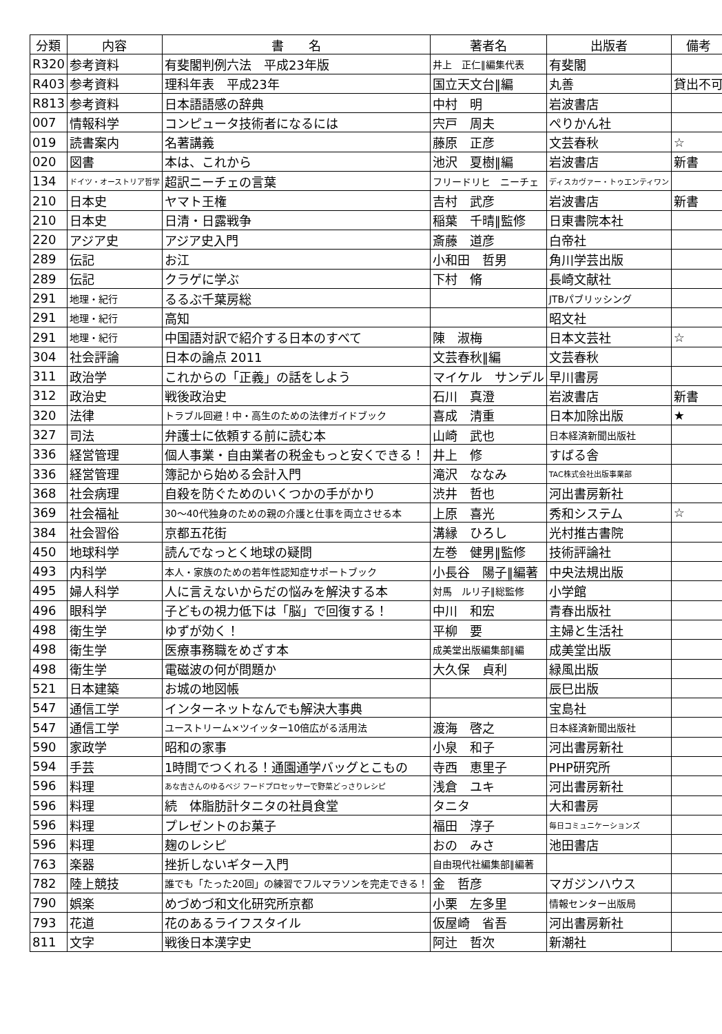| 分類 | 内容 | 書 名 | 著者名 | 出版者 | 備考 |
| --- | --- | --- | --- | --- | --- |
| R320 | 参考資料 | 有斐閣判例六法 平成23年版 | 井上 正仁‖編集代表 | 有斐閣 | |
| R403 | 参考資料 | 理科年表 平成23年 | 国立天文台‖編 | 丸善 | 貸出不可 |
| R813 | 参考資料 | 日本語語感の辞典 | 中村 明 | 岩波書店 | |
| 007 | 情報科学 | コンピュータ技術者になるには | 宍戸 周夫 | ぺりかん社 | |
| 019 | 読書案内 | 名著講義 | 藤原 正彦 | 文芸春秋 | ☆ |
| 020 | 図書 | 本は、これから | 池沢 夏樹‖編 | 岩波書店 | 新書 |
| 134 | ドイツ・オーストリア哲学 | 超訳ニーチェの言葉 | フリードリヒ ニーチェ | ディスカヴァー・トゥエンティワン | |
| 210 | 日本史 | ヤマト王権 | 吉村 武彦 | 岩波書店 | 新書 |
| 210 | 日本史 | 日清・日露戦争 | 稲葉 千晴‖監修 | 日東書院本社 | |
| 220 | アジア史 | アジア史入門 | 斎藤 道彦 | 白帝社 | |
| 289 | 伝記 | お江 | 小和田 哲男 | 角川学芸出版 | |
| 289 | 伝記 | クラゲに学ぶ | 下村 脩 | 長崎文献社 | |
| 291 | 地理・紀行 | るるぶ千葉房総 | | JTBパブリッシング | |
| 291 | 地理・紀行 | 高知 | | 昭文社 | |
| 291 | 地理・紀行 | 中国語対訳で紹介する日本のすべて | 陳 淑梅 | 日本文芸社 | ☆ |
| 304 | 社会評論 | 日本の論点 2011 | 文芸春秋‖編 | 文芸春秋 | |
| 311 | 政治学 | これからの「正義」の話をしよう | マイケル サンデル | 早川書房 | |
| 312 | 政治史 | 戦後政治史 | 石川 真澄 | 岩波書店 | 新書 |
| 320 | 法律 | トラブル回避！中・高生のための法律ガイドブック | 喜成 清重 | 日本加除出版 | ★ |
| 327 | 司法 | 弁護士に依頼する前に読む本 | 山崎 武也 | 日本経済新聞出版社 | |
| 336 | 経営管理 | 個人事業・自由業者の税金もっと安くできる！ | 井上 修 | すばる舎 | |
| 336 | 経営管理 | 簿記から始める会計入門 | 滝沢 ななみ | TAC株式会社出版事業部 | |
| 368 | 社会病理 | 自殺を防ぐためのいくつかの手がかり | 渋井 哲也 | 河出書房新社 | |
| 369 | 社会福祉 | 30～40代独身のための親の介護と仕事を両立させる本 | 上原 喜光 | 秀和システム | ☆ |
| 384 | 社会習俗 | 京都五花街 | 溝縁 ひろし | 光村推古書院 | |
| 450 | 地球科学 | 読んでなっとく地球の疑問 | 左巻 健男‖監修 | 技術評論社 | |
| 493 | 内科学 | 本人・家族のための若年性認知症サポートブック | 小長谷 陽子‖編著 | 中央法規出版 | |
| 495 | 婦人科学 | 人に言えないからだの悩みを解決する本 | 対馬 ルリ子‖総監修 | 小学館 | |
| 496 | 眼科学 | 子どもの視力低下は「脳」で回復する！ | 中川 和宏 | 青春出版社 | |
| 498 | 衛生学 | ゆずが効く！ | 平柳 要 | 主婦と生活社 | |
| 498 | 衛生学 | 医療事務職をめざす本 | 成美堂出版編集部‖編 | 成美堂出版 | |
| 498 | 衛生学 | 電磁波の何が問題か | 大久保 貞利 | 緑風出版 | |
| 521 | 日本建築 | お城の地図帳 | | 辰巳出版 | |
| 547 | 通信工学 | インターネットなんでも解決大事典 | | 宝島社 | |
| 547 | 通信工学 | ユーストリーム×ツイッター10倍広がる活用法 | 渡海 啓之 | 日本経済新聞出版社 | |
| 590 | 家政学 | 昭和の家事 | 小泉 和子 | 河出書房新社 | |
| 594 | 手芸 | 1時間でつくれる！通園通学バッグとこもの | 寺西 恵里子 | PHP研究所 | |
| 596 | 料理 | あな吉さんのゆるベジ フードプロセッサーで野菜どっさりレシピ | 浅倉 ユキ | 河出書房新社 | |
| 596 | 料理 | 続 体脂肪計タニタの社員食堂 | タニタ | 大和書房 | |
| 596 | 料理 | プレゼントのお菓子 | 福田 淳子 | 毎日コミュニケーションズ | |
| 596 | 料理 | 麹のレシピ | おの みさ | 池田書店 | |
| 763 | 楽器 | 挫折しないギター入門 | 自由現代社編集部‖編著 | | |
| 782 | 陸上競技 | 誰でも「たった20回」の練習でフルマラソンを完走できる！ | 金 哲彦 | マガジンハウス | |
| 790 | 娯楽 | めづめづ和文化研究所京都 | 小栗 左多里 | 情報センター出版局 | |
| 793 | 花道 | 花のあるライフスタイル | 仮屋崎 省吾 | 河出書房新社 | |
| 811 | 文字 | 戦後日本漢字史 | 阿辻 哲次 | 新潮社 | |